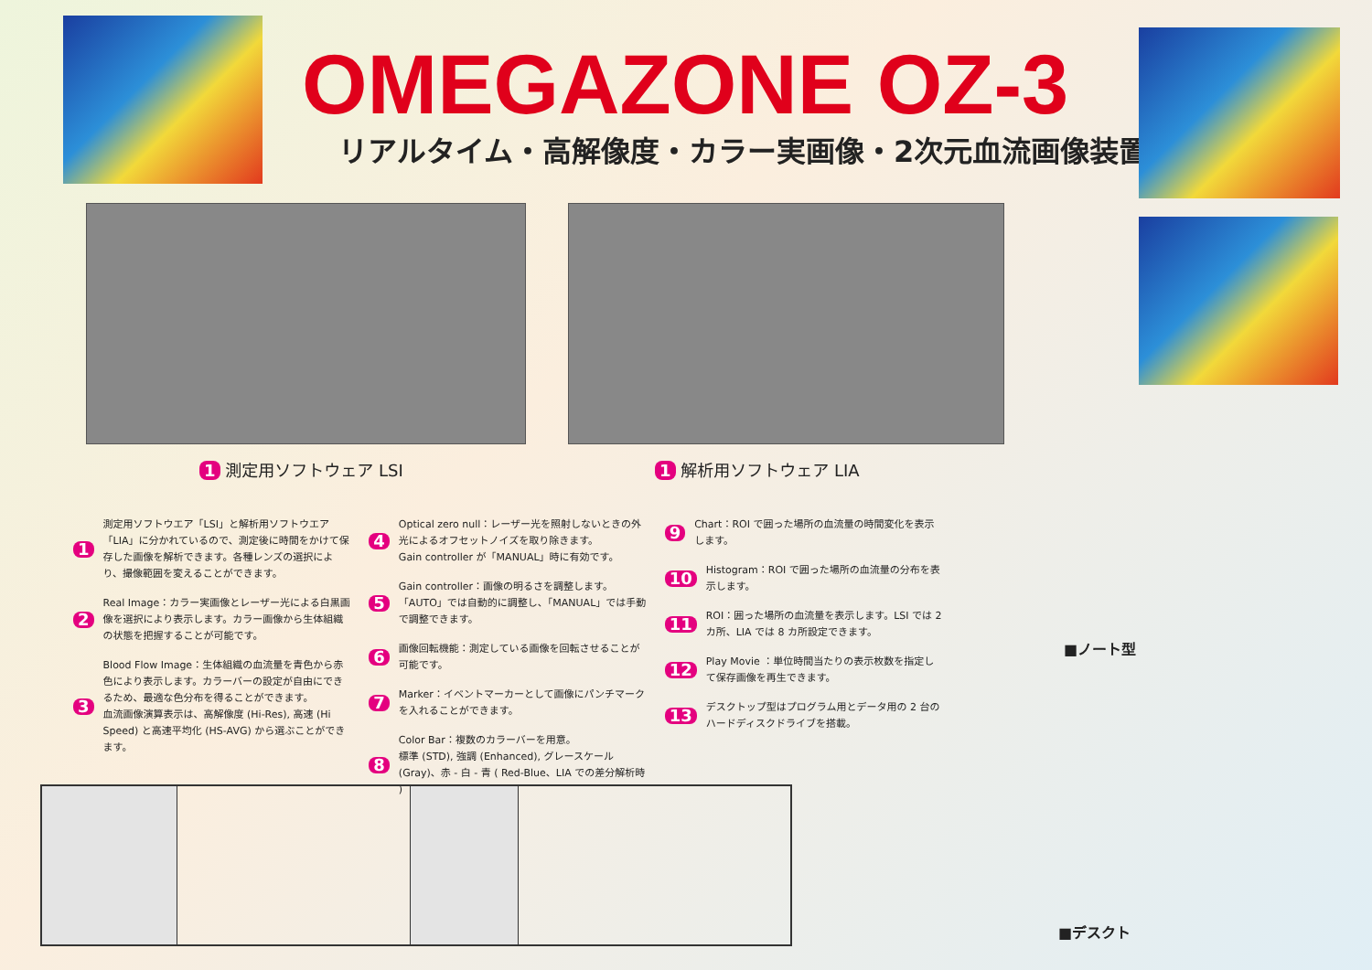OMEGAZONE OZ-3
リアルタイム・高解像度・カラー実画像・2次元血流画像装置
1 測定用ソフトウェア LSI 1 解析用ソフトウェア LIA
1
測定用ソフトウエア「LSI」と解析用ソフトウエア「LIA」に分かれているので、測定後に時間をかけて保存した画像を解析できます。各種レンズの選択により、撮像範囲を変えることができます。
2
Real Image：カラー実画像とレーザー光による白黒画像を選択により表示します。カラー画像から生体組織の状態を把握することが可能です。
3
Blood Flow Image：生体組織の血流量を青色から赤色により表示します。カラーバーの設定が自由にできるため、最適な色分布を得ることができます。
血流画像演算表示は、高解像度 (Hi-Res), 高速 (Hi Speed) と高速平均化 (HS-AVG) から選ぶことができます。
4
Optical zero null：レーザー光を照射しないときの外光によるオフセットノイズを取り除きます。
Gain controller が「MANUAL」時に有効です。
5
Gain controller：画像の明るさを調整します。「AUTO」では自動的に調整し、「MANUAL」では手動で調整できます。
6
画像回転機能：測定している画像を回転させることが可能です。
7
Marker：イベントマーカーとして画像にパンチマークを入れることができます。
8
Color Bar：複数のカラーバーを用意。
標準 (STD), 強調 (Enhanced), グレースケール (Gray)、赤 - 白 - 青 ( Red-Blue、LIA での差分解析時 )
9
Chart：ROI で囲った場所の血流量の時間変化を表示します。
10
Histogram：ROI で囲った場所の血流量の分布を表示します。
11
ROI：囲った場所の血流量を表示します。LSI では 2 カ所、LIA では 8 カ所設定できます。
12
Play Movie ：単位時間当たりの表示枚数を指定して保存画像を再生できます。
13
デスクトップ型はプログラム用とデータ用の 2 台のハードディスクドライブを搭載。
■ノート型
■デスクト